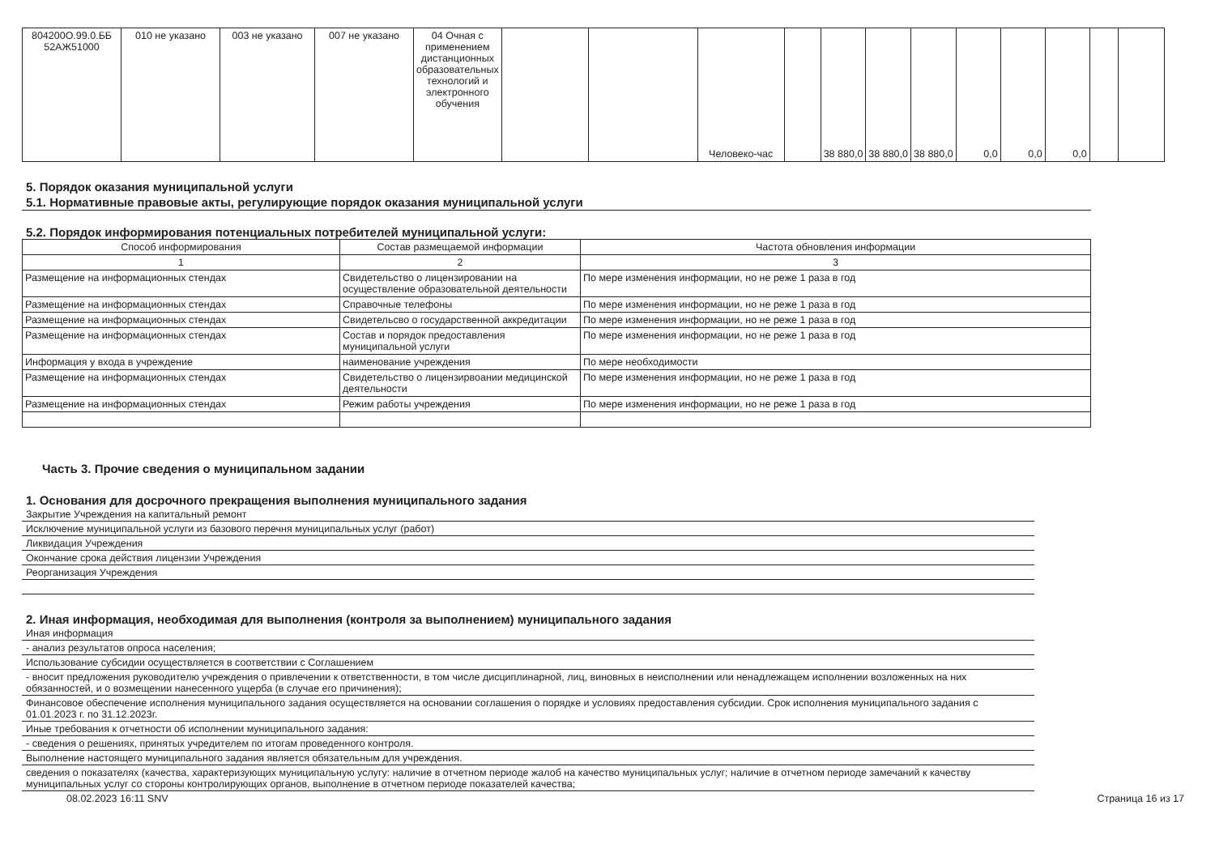| 804200О.99.0.ББ 52АЖ51000 | 010 не указано | 003 не указано | 007 не указано | 04 Очная с применением дистанционных образовательных технологий и электронного обучения | | | Человеко-час | | 38 880,0 | 38 880,0 | 38 880,0 | 0,0 | 0,0 | 0,0 | | |
5. Порядок оказания муниципальной услуги
5.1. Нормативные правовые акты, регулирующие порядок оказания муниципальной услуги
5.2. Порядок информирования потенциальных потребителей муниципальной услуги:
| Способ информирования | Состав размещаемой информации | Частота обновления информации |
| --- | --- | --- |
| 1 | 2 | 3 |
| Размещение на информационных стендах | Свидетельство о лицензировании на осуществление образовательной деятельности | По мере изменения информации, но не реже 1 раза в год |
| Размещение на информационных стендах | Справочные телефоны | По мере изменения информации, но не реже 1 раза в год |
| Размещение на информационных стендах | Свидетельсво о государственной аккредитации | По мере изменения информации, но не реже 1 раза в год |
| Размещение на информационных стендах | Состав и порядок предоставления муниципальной услуги | По мере изменения информации, но не реже 1 раза в год |
| Информация у входа в учреждение | наименование учреждения | По мере необходимости |
| Размещение на информационных стендах | Свидетельство о лицензирвоании медицинской деятельности | По мере изменения информации, но не реже 1 раза в год |
| Размещение на информационных стендах | Режим работы учреждения | По мере изменения информации, но не реже 1 раза в год |
Часть 3. Прочие сведения о муниципальном задании
1. Основания для досрочного прекращения выполнения муниципального задания
Закрытие Учреждения на капитальный ремонт
Исключение муниципальной услуги из базового перечня муниципальных услуг (работ)
Ликвидация Учреждения
Окончание срока действия лицензии Учреждения
Реорганизация Учреждения
2. Иная информация, необходимая для выполнения (контроля за выполнением) муниципального задания
Иная информация
- анализ результатов опроса населения;
Использование субсидии осуществляется в соответствии с Соглашением
- вносит предложения руководителю учреждения о привлечении к ответственности, в том числе дисциплинарной, лиц, виновных в неисполнении или ненадлежащем исполнении возложенных на них обязанностей, и о возмещении нанесенного ущерба (в случае его причинения);
Финансовое обеспечение исполнения муниципального задания осуществляется на основании соглашения о порядке и условиях предоставления субсидии. Срок исполнения муниципального задания с 01.01.2023 г. по 31.12.2023г.
Иные требования к отчетности об исполнении муниципального задания:
- сведения о решениях, принятых учредителем по итогам проведенного контроля.
Выполнение настоящего муниципального задания является обязательным для учреждения.
сведения о показателях (качества, характеризующих муниципальную услугу: наличие в отчетном периоде жалоб на качество муниципальных услуг; наличие в отчетном периоде замечаний к качеству муниципальных услуг со стороны контролирующих органов, выполнение в отчетном периоде показателей качества;
08.02.2023 16:11 SNV Страница 16 из 17